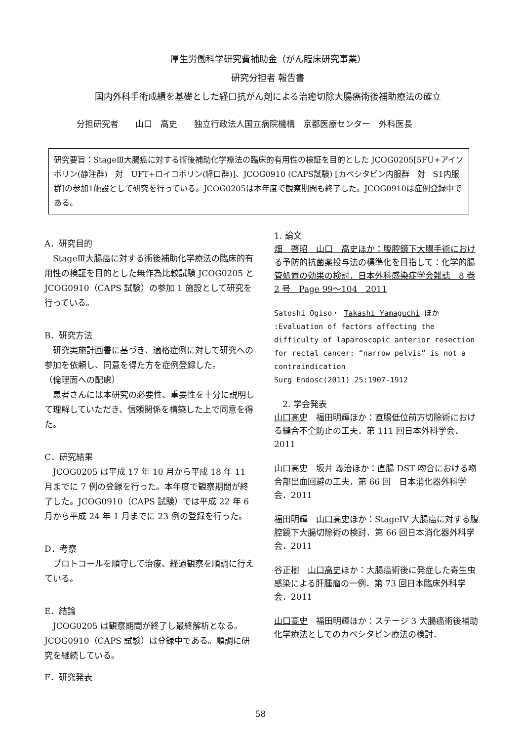厚生労働科学研究費補助金（がん臨床研究事業）
研究分担者 報告書
国内外科手術成績を基礎とした経口抗がん剤による治癒切除大腸癌術後補助療法の確立
分担研究者　　山口　高史　　独立行政法人国立病院機構　京都医療センター　外科医長
研究要旨：StageⅢ大腸癌に対する術後補助化学療法の臨床的有用性の検証を目的とした JCOG0205[5FU+アイソボリン(静注群)　対　UFT+ロイコボリン(経口群)]、JCOG0910 (CAPS試験) [カペシタビン内服群　対　S1内服群]の参加1施設として研究を行っている。JCOG0205は本年度で観察期間も終了した。JCOG0910は症例登録中である。
A．研究目的
　StageⅢ大腸癌に対する術後補助化学療法の臨床的有用性の検証を目的とした無作為比較試験 JCOG0205 と JCOG0910（CAPS 試験）の参加 1 施設として研究を行っている。
B．研究方法
　研究実施計画書に基づき、適格症例に対して研究への参加を依頼し、同意を得た方を症例登録した。
（倫理面への配慮）
　患者さんには本研究の必要性、重要性を十分に説明して理解していただき、信頼関係を構築した上で同意を得た。
C．研究結果
　JCOG0205 は平成 17 年 10 月から平成 18 年 11 月までに 7 例の登録を行った。本年度で観察期間が終了した。JCOG0910（CAPS 試験）では平成 22 年 6 月から平成 24 年 1 月までに 23 例の登録を行った。
D．考察
　プロトコールを順守して治療、経過観察を順調に行えている。
E．結論
　JCOG0205 は観察期間が終了し最終解析となる。JCOG0910（CAPS 試験）は登録中である。順調に研究を継続している。
F．研究発表
1. 論文
畑　啓昭　山口　高史ほか：腹腔鏡下大腸手術における予防的抗菌薬投与法の標準化を目指して：化学的腸管処置の効果の検討．日本外科感染症学会雑誌　8 巻 2 号　Page 99〜104　2011
Satoshi Ogiso・ Takashi Yamaguchi ほか :Evaluation of factors affecting the difficulty of laparoscopic anterior resection for rectal cancer: “narrow pelvis” is not a contraindication
Surg Endosc(2011) 25:1907-1912
　2. 学会発表
山口高史　福田明輝ほか：直腸低位前方切除術における縫合不全防止の工夫．第 111 回日本外科学会．2011
山口高史　坂井 義治ほか：直腸 DST 吻合における吻合部出血回避の工夫．第 66 回　日本消化器外科学会．2011
福田明輝　山口高史ほか：StageIV 大腸癌に対する腹腔鏡下大腸切除術の検討．第 66 回日本消化器外科学会．2011
谷正樹　山口高史ほか：大腸癌術後に発症した寄生虫感染による肝腫瘤の一例．第 73 回日本臨床外科学会．2011
山口高史　福田明輝ほか：ステージ 3 大腸癌術後補助化学療法としてのカペシタビン療法の検討．
58